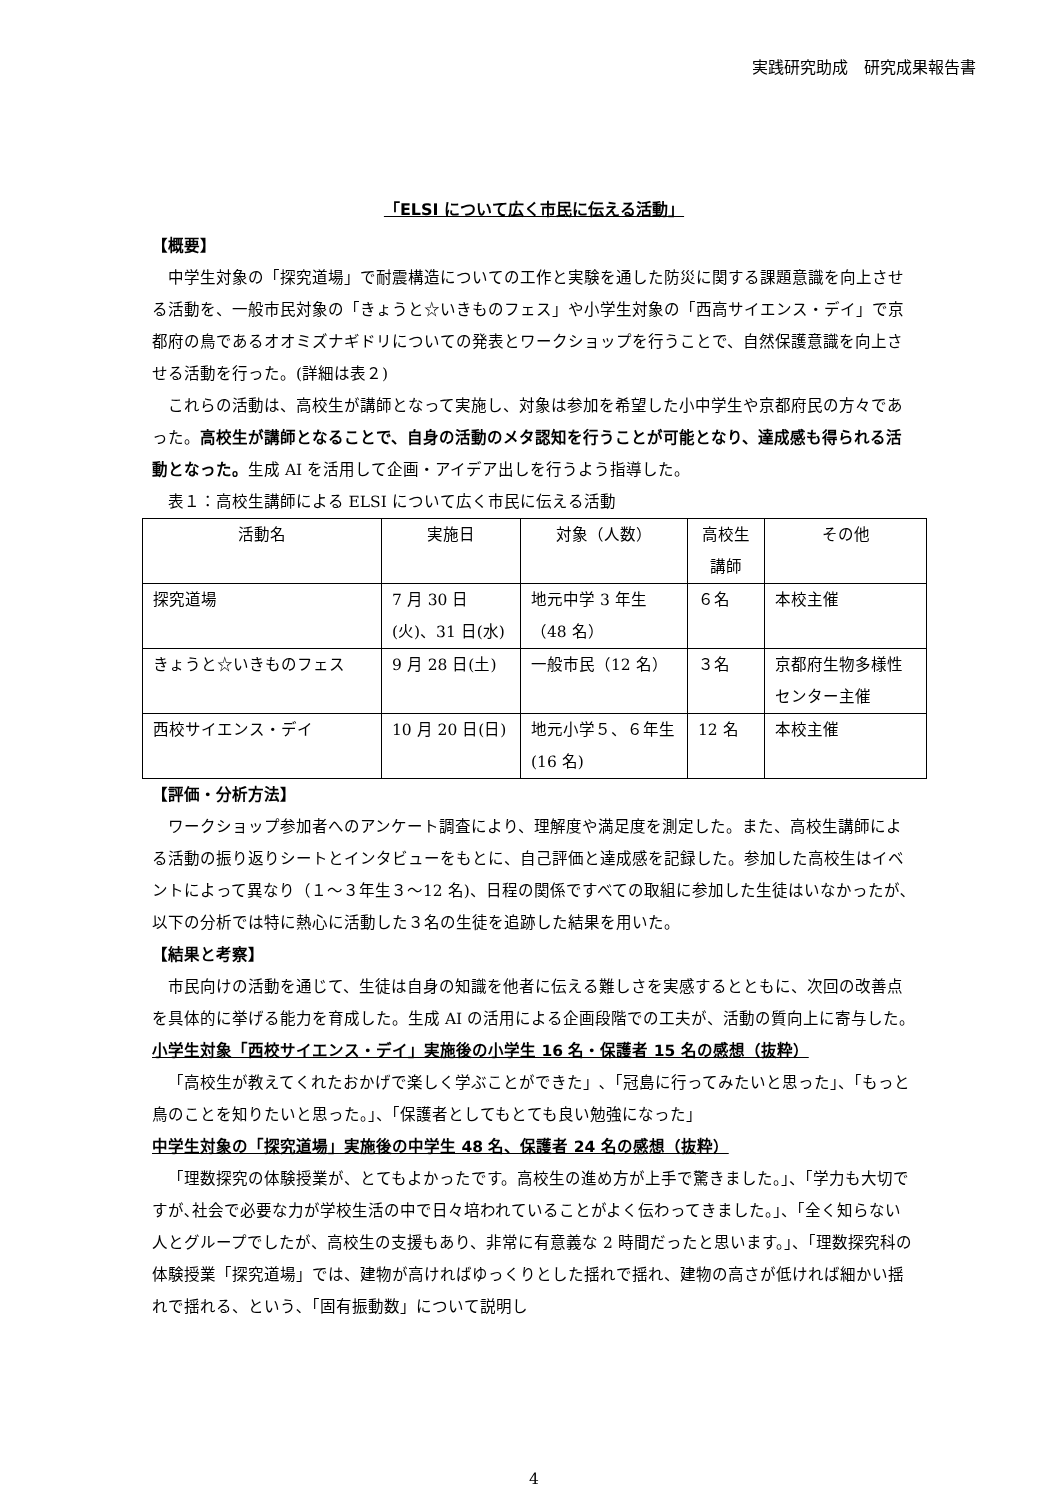実践研究助成　研究成果報告書
「ELSI について広く市民に伝える活動」
【概要】
中学生対象の「探究道場」で耐震構造についての工作と実験を通した防災に関する課題意識を向上させる活動を、一般市民対象の「きょうと☆いきものフェス」や小学生対象の「西高サイエンス・デイ」で京都府の鳥であるオオミズナギドリについての発表とワークショップを行うことで、自然保護意識を向上させる活動を行った。(詳細は表２)
これらの活動は、高校生が講師となって実施し、対象は参加を希望した小中学生や京都府民の方々であった。高校生が講師となることで、自身の活動のメタ認知を行うことが可能となり、達成感も得られる活動となった。生成 AI を活用して企画・アイデア出しを行うよう指導した。
表１：高校生講師による ELSI について広く市民に伝える活動
| 活動名 | 実施日 | 対象（人数） | 高校生講師 | その他 |
| 探究道場 | 7 月 30 日(火)、31 日(水) | 地元中学 3 年生（48 名） | ６名 | 本校主催 |
| きょうと☆いきものフェス | 9 月 28 日(土) | 一般市民（12 名） | ３名 | 京都府生物多様性センター主催 |
| 西校サイエンス・デイ | 10 月 20 日(日) | 地元小学５、６年生(16 名) | 12 名 | 本校主催 |
【評価・分析方法】
ワークショップ参加者へのアンケート調査により、理解度や満足度を測定した。また、高校生講師による活動の振り返りシートとインタビューをもとに、自己評価と達成感を記録した。参加した高校生はイベントによって異なり（１～３年生３～12 名)、日程の関係ですべての取組に参加した生徒はいなかったが､以下の分析では特に熱心に活動した３名の生徒を追跡した結果を用いた。
【結果と考察】
市民向けの活動を通じて、生徒は自身の知識を他者に伝える難しさを実感するとともに、次回の改善点を具体的に挙げる能力を育成した。生成 AI の活用による企画段階での工夫が、活動の質向上に寄与した。
小学生対象「西校サイエンス・デイ」実施後の小学生 16 名・保護者 15 名の感想（抜粋）
「高校生が教えてくれたおかげで楽しく学ぶことができた」､「冠島に行ってみたいと思った」、「もっと鳥のことを知りたいと思った。」、「保護者としてもとても良い勉強になった」
中学生対象の「探究道場」実施後の中学生 48 名、保護者 24 名の感想（抜粋）
「理数探究の体験授業が、とてもよかったです。高校生の進め方が上手で驚きました。」、「学力も大切ですが､社会で必要な力が学校生活の中で日々培われていることがよく伝わってきました。」、「全く知らない人とグループでしたが、高校生の支援もあり、非常に有意義な 2 時間だったと思います。」、「理数探究科の体験授業「探究道場」では、建物が高ければゆっくりとした揺れで揺れ、建物の高さが低ければ細かい揺れで揺れる、という､「固有振動数」について説明し
4